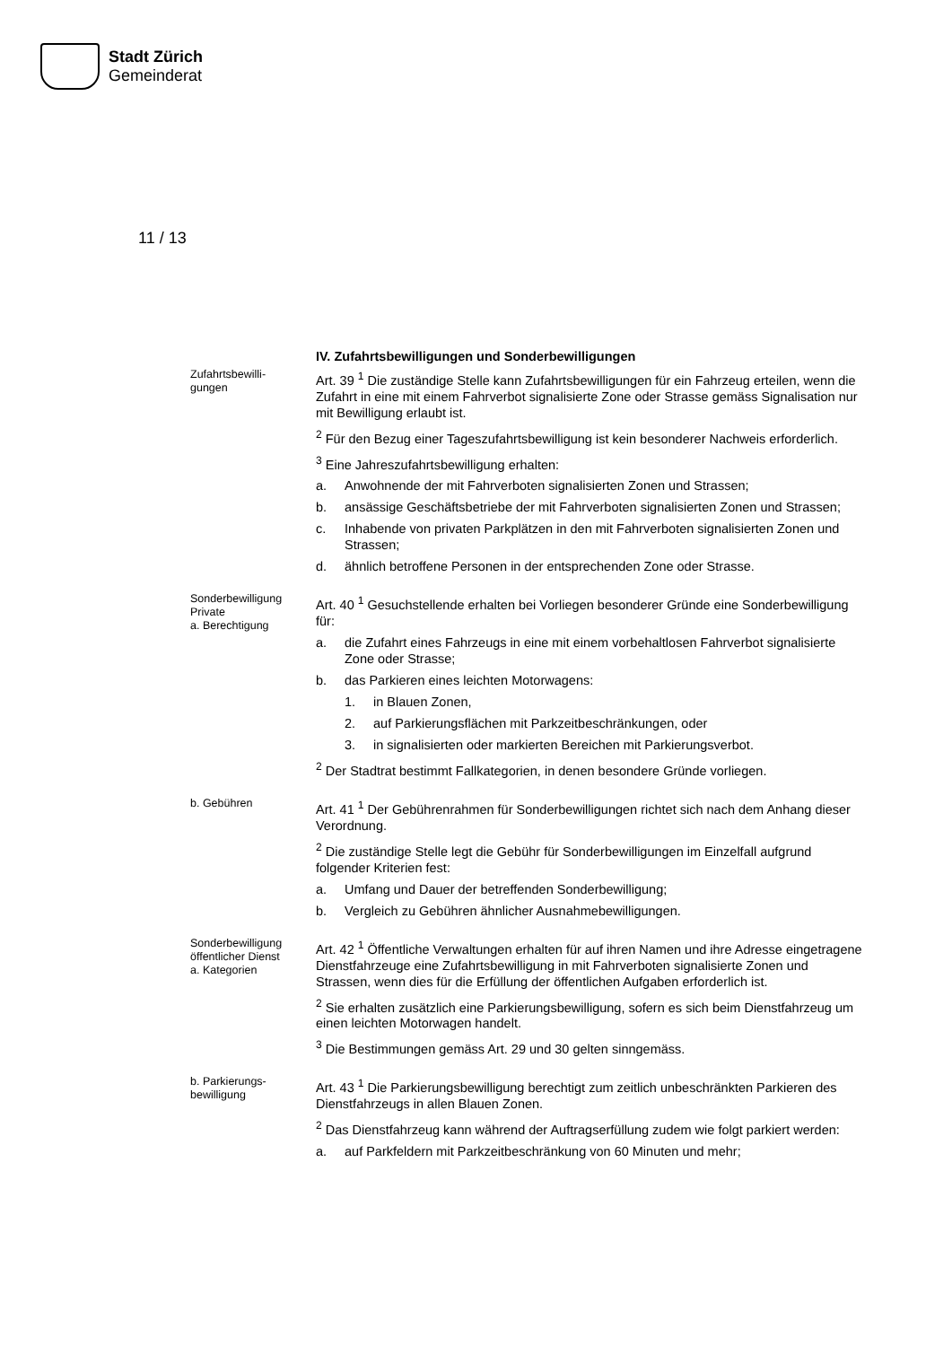Stadt Zürich
Gemeinderat
11 / 13
IV. Zufahrtsbewilligungen und Sonderbewilligungen
Zufahrtsbewilli-
gungen
Art. 39 <sup>1</sup> Die zuständige Stelle kann Zufahrtsbewilligungen für ein Fahrzeug erteilen, wenn die Zufahrt in eine mit einem Fahrverbot signalisierte Zone oder Strasse gemäss Signalisation nur mit Bewilligung erlaubt ist.
<sup>2</sup> Für den Bezug einer Tageszufahrtsbewilligung ist kein besonderer Nachweis erforderlich.
<sup>3</sup> Eine Jahreszufahrtsbewilligung erhalten:
a. Anwohnende der mit Fahrverboten signalisierten Zonen und Strassen;
b. ansässige Geschäftsbetriebe der mit Fahrverboten signalisierten Zonen und Strassen;
c. Inhabende von privaten Parkplätzen in den mit Fahrverboten signalisierten Zonen und Strassen;
d. ähnlich betroffene Personen in der entsprechenden Zone oder Strasse.
Sonderbewilligung
Private
a. Berechtigung
Art. 40 <sup>1</sup> Gesuchstellende erhalten bei Vorliegen besonderer Gründe eine Sonderbewilligung für:
a. die Zufahrt eines Fahrzeugs in eine mit einem vorbehaltlosen Fahrverbot signalisierte Zone oder Strasse;
b. das Parkieren eines leichten Motorwagens:
1. in Blauen Zonen,
2. auf Parkierungsflächen mit Parkzeitbeschränkungen, oder
3. in signalisierten oder markierten Bereichen mit Parkierungsverbot.
<sup>2</sup> Der Stadtrat bestimmt Fallkategorien, in denen besondere Gründe vorliegen.
b. Gebühren
Art. 41 <sup>1</sup> Der Gebührenrahmen für Sonderbewilligungen richtet sich nach dem Anhang dieser Verordnung.
<sup>2</sup> Die zuständige Stelle legt die Gebühr für Sonderbewilligungen im Einzelfall aufgrund folgender Kriterien fest:
a. Umfang und Dauer der betreffenden Sonderbewilligung;
b. Vergleich zu Gebühren ähnlicher Ausnahmebewilligungen.
Sonderbewilligung
öffentlicher Dienst
a. Kategorien
Art. 42 <sup>1</sup> Öffentliche Verwaltungen erhalten für auf ihren Namen und ihre Adresse eingetragene Dienstfahrzeuge eine Zufahrtsbewilligung in mit Fahrverboten signalisierte Zonen und Strassen, wenn dies für die Erfüllung der öffentlichen Aufgaben erforderlich ist.
<sup>2</sup> Sie erhalten zusätzlich eine Parkierungsbewilligung, sofern es sich beim Dienstfahrzeug um einen leichten Motorwagen handelt.
<sup>3</sup> Die Bestimmungen gemäss Art. 29 und 30 gelten sinngemäss.
b. Parkierungs-
bewilligung
Art. 43 <sup>1</sup> Die Parkierungsbewilligung berechtigt zum zeitlich unbeschränkten Parkieren des Dienstfahrzeugs in allen Blauen Zonen.
<sup>2</sup> Das Dienstfahrzeug kann während der Auftragserfüllung zudem wie folgt parkiert werden:
a. auf Parkfeldern mit Parkzeitbeschränkung von 60 Minuten und mehr;